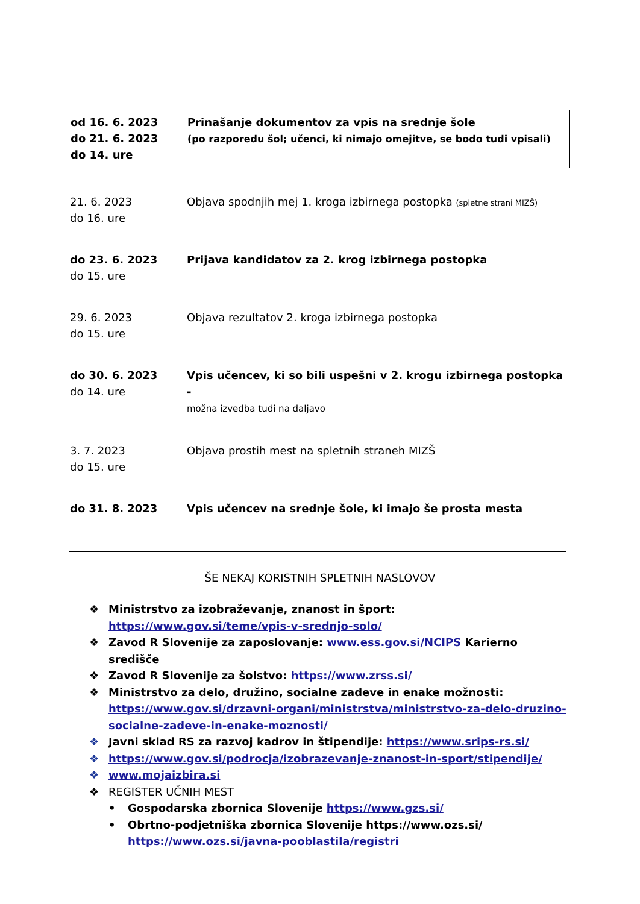od 16. 6. 2023
do 21. 6. 2023
do 14. ure
Prinašanje dokumentov za vpis na srednje šole
(po razporedu šol; učenci, ki nimajo omejitve, se bodo tudi vpisali)
21. 6. 2023
do 16. ure
Objava spodnjih mej 1. kroga izbirnega postopka (spletne strani MIZŠ)
do 23. 6. 2023
do 15. ure
Prijava kandidatov za 2. krog izbirnega postopka
29. 6. 2023
do 15. ure
Objava rezultatov 2. kroga izbirnega postopka
do 30. 6. 2023
do 14. ure
Vpis učencev, ki so bili uspešni v 2. krogu izbirnega postopka -
možna izvedba tudi na daljavo
3. 7. 2023
do 15. ure
Objava prostih mest na spletnih straneh MIZŠ
do 31. 8. 2023 Vpis učencev na srednje šole, ki imajo še prosta mesta
ŠE NEKAJ KORISTNIH SPLETNIH NASLOVOV
❖ Ministrstvo za izobraževanje, znanost in šport:
https://www.gov.si/teme/vpis-v-srednjo-solo/
❖ Zavod R Slovenije za zaposlovanje: www.ess.gov.si/NCIPS Karierno središče
❖ Zavod R Slovenije za šolstvo: https://www.zrss.si/
❖ Ministrstvo za delo, družino, socialne zadeve in enake možnosti:
https://www.gov.si/drzavni-organi/ministrstva/ministrstvo-za-delo-druzino-socialne-zadeve-in-enake-moznosti/
❖ Javni sklad RS za razvoj kadrov in štipendije: https://www.srips-rs.si/
❖ https://www.gov.si/podrocja/izobrazevanje-znanost-in-sport/stipendije/
❖ www.mojaizbira.si
❖ REGISTER UČNIH MEST
• Gospodarska zbornica Slovenije https://www.gzs.si/
• Obrtno-podjetniška zbornica Slovenije https://www.ozs.si/
https://www.ozs.si/javna-pooblastila/registri